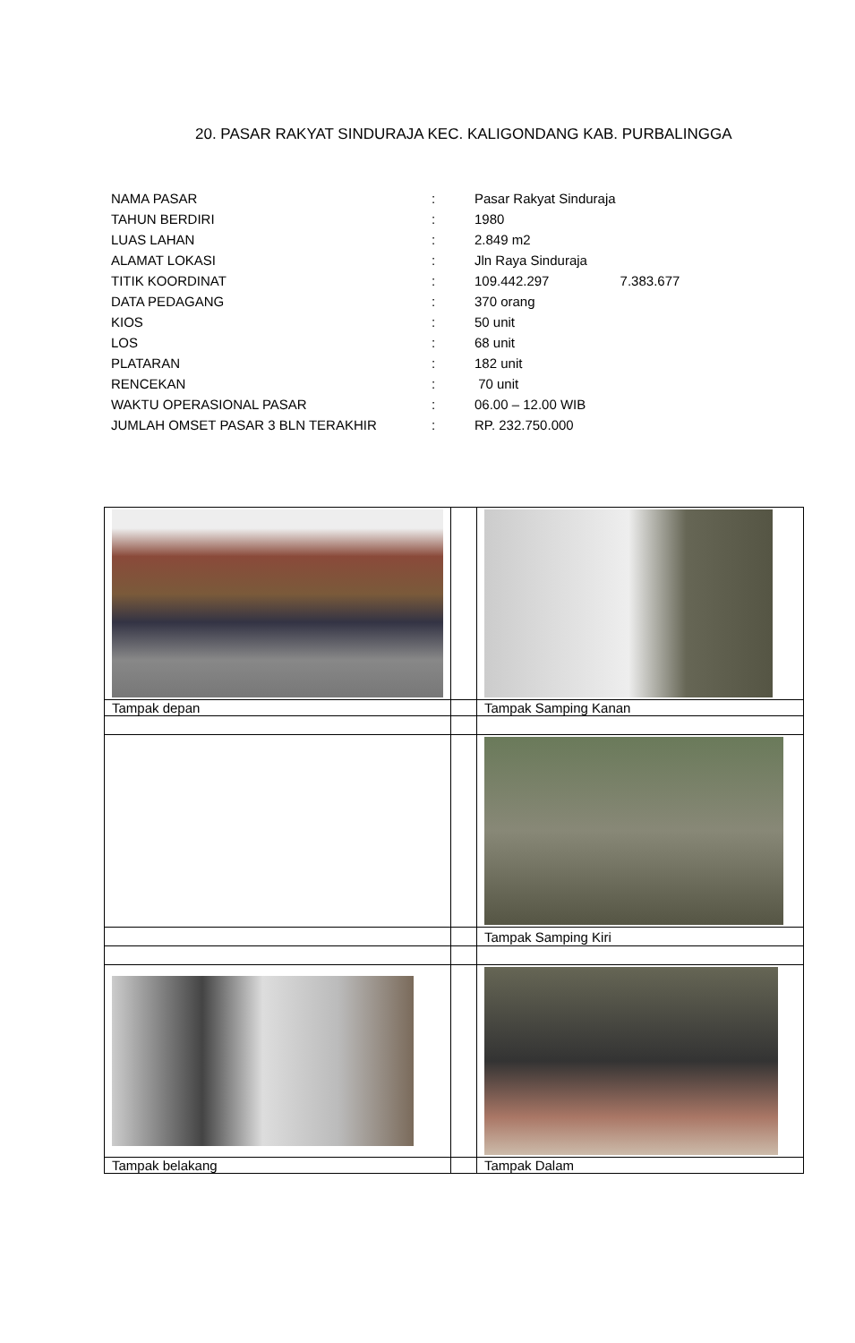20. PASAR RAKYAT SINDURAJA KEC. KALIGONDANG KAB. PURBALINGGA
| NAMA PASAR | : | Pasar Rakyat Sinduraja |
| TAHUN BERDIRI | : | 1980 |
| LUAS LAHAN | : | 2.849 m2 |
| ALAMAT LOKASI | : | Jln Raya Sinduraja |
| TITIK KOORDINAT | : | 109.442.297 7.383.677 |
| DATA PEDAGANG | : | 370 orang |
| KIOS | : | 50 unit |
| LOS | : | 68 unit |
| PLATARAN | : | 182 unit |
| RENCEKAN | : | 70 unit |
| WAKTU OPERASIONAL PASAR | : | 06.00 – 12.00 WIB |
| JUMLAH OMSET PASAR 3 BLN TERAKHIR | : | RP. 232.750.000 |
| Tampak depan | | Tampak Samping Kanan |
| | | Tampak Samping Kiri |
| Tampak belakang | | Tampak Dalam |